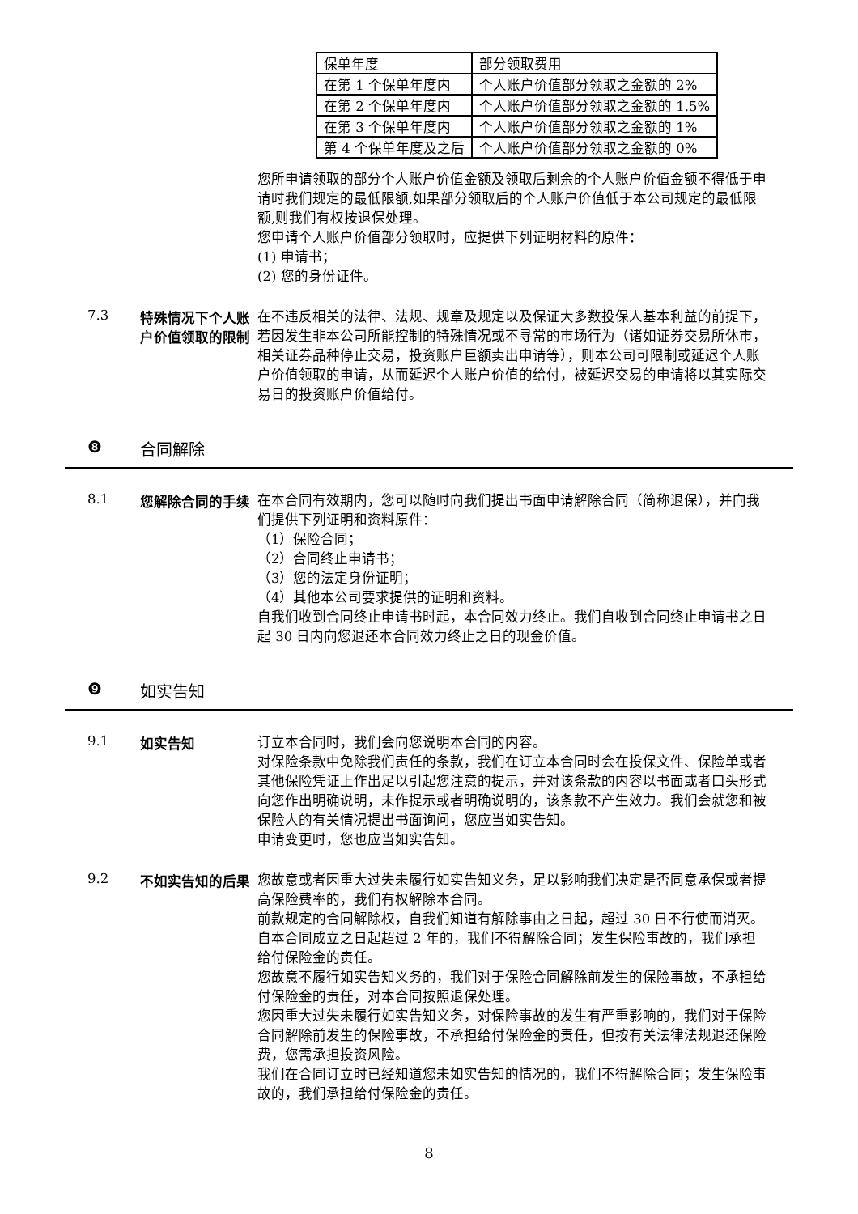| 保单年度 | 部分领取费用 |
| 在第 1 个保单年度内 | 个人账户价值部分领取之金额的 2% |
| 在第 2 个保单年度内 | 个人账户价值部分领取之金额的 1.5% |
| 在第 3 个保单年度内 | 个人账户价值部分领取之金额的 1% |
| 第 4 个保单年度及之后 | 个人账户价值部分领取之金额的 0% |
您所申请领取的部分个人账户价值金额及领取后剩余的个人账户价值金额不得低于申请时我们规定的最低限额,如果部分领取后的个人账户价值低于本公司规定的最低限额,则我们有权按退保处理。
您申请个人账户价值部分领取时，应提供下列证明材料的原件：
(1) 申请书；
(2) 您的身份证件。
7.3 特殊情况下个人账户价值领取的限制
在不违反相关的法律、法规、规章及规定以及保证大多数投保人基本利益的前提下，若因发生非本公司所能控制的特殊情况或不寻常的市场行为（诸如证券交易所休市，相关证券品种停止交易，投资账户巨额卖出申请等），则本公司可限制或延迟个人账户价值领取的申请，从而延迟个人账户价值的给付，被延迟交易的申请将以其实际交易日的投资账户价值给付。
❽ 合同解除
8.1 您解除合同的手续
在本合同有效期内，您可以随时向我们提出书面申请解除合同（简称退保），并向我们提供下列证明和资料原件：
（1）保险合同；
（2）合同终止申请书；
（3）您的法定身份证明；
（4）其他本公司要求提供的证明和资料。
自我们收到合同终止申请书时起，本合同效力终止。我们自收到合同终止申请书之日起 30 日内向您退还本合同效力终止之日的现金价值。
❾ 如实告知
9.1 如实告知
订立本合同时，我们会向您说明本合同的内容。
对保险条款中免除我们责任的条款，我们在订立本合同时会在投保文件、保险单或者其他保险凭证上作出足以引起您注意的提示，并对该条款的内容以书面或者口头形式向您作出明确说明，未作提示或者明确说明的，该条款不产生效力。我们会就您和被保险人的有关情况提出书面询问，您应当如实告知。
申请变更时，您也应当如实告知。
9.2 不如实告知的后果
您故意或者因重大过失未履行如实告知义务，足以影响我们决定是否同意承保或者提高保险费率的，我们有权解除本合同。
前款规定的合同解除权，自我们知道有解除事由之日起，超过 30 日不行使而消灭。自本合同成立之日起超过 2 年的，我们不得解除合同；发生保险事故的，我们承担给付保险金的责任。
您故意不履行如实告知义务的，我们对于保险合同解除前发生的保险事故，不承担给付保险金的责任，对本合同按照退保处理。
您因重大过失未履行如实告知义务，对保险事故的发生有严重影响的，我们对于保险合同解除前发生的保险事故，不承担给付保险金的责任，但按有关法律法规退还保险费，您需承担投资风险。
我们在合同订立时已经知道您未如实告知的情况的，我们不得解除合同；发生保险事故的，我们承担给付保险金的责任。
8